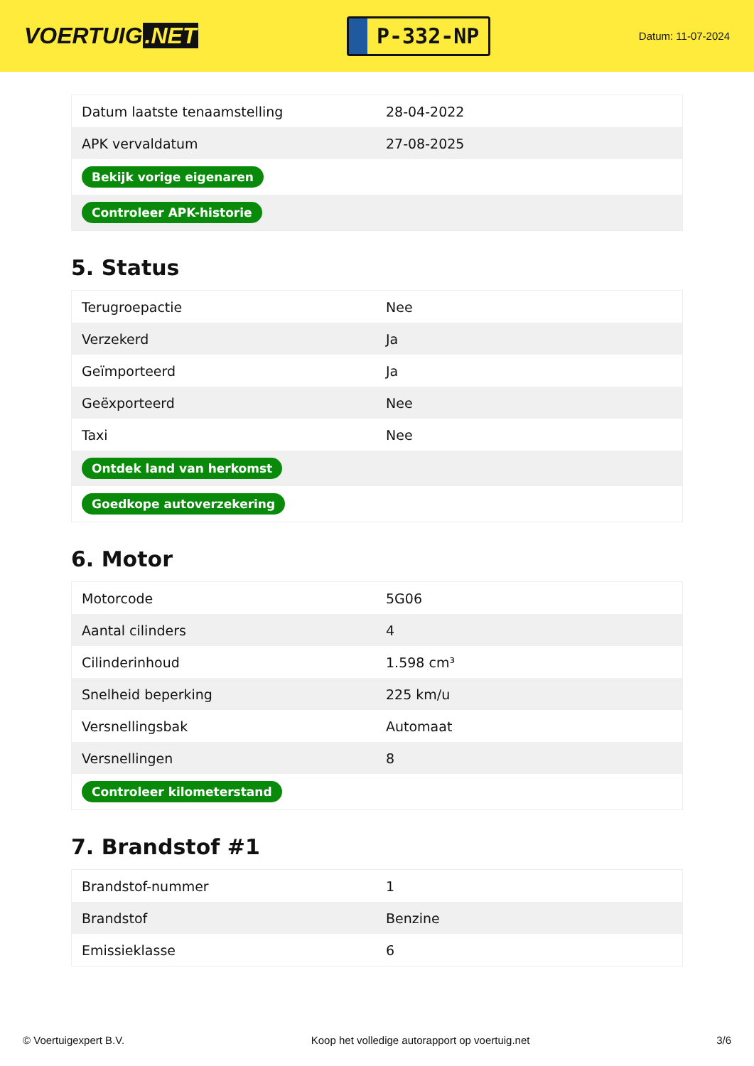VOERTUIG.NET
P-332-NP
Datum: 11-07-2024
| Datum laatste tenaamstelling | 28-04-2022 |
| APK vervaldatum | 27-08-2025 |
| Bekijk vorige eigenaren | |
| Controleer APK-historie | |
5. Status
| Terugroepactie | Nee |
| Verzekerd | Ja |
| Geïmporteerd | Ja |
| Geëxporteerd | Nee |
| Taxi | Nee |
| Ontdek land van herkomst | |
| Goedkope autoverzekering | |
6. Motor
| Motorcode | 5G06 |
| Aantal cilinders | 4 |
| Cilinderinhoud | 1.598 cm³ |
| Snelheid beperking | 225 km/u |
| Versnellingsbak | Automaat |
| Versnellingen | 8 |
| Controleer kilometerstand | |
7. Brandstof #1
| Brandstof-nummer | 1 |
| Brandstof | Benzine |
| Emissieklasse | 6 |
© Voertuigexpert B.V. Koop het volledige autorapport op voertuig.net 3/6